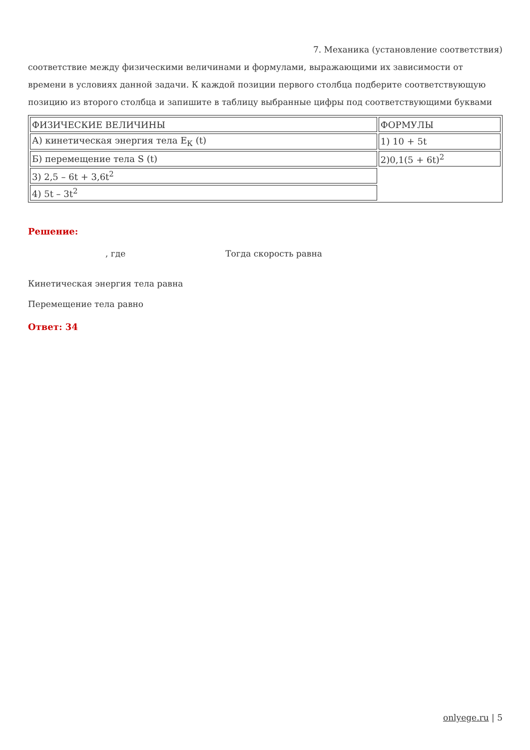7. Механика (установление соответствия)
соответствие между физическими величинами и формулами, выражающими их зависимости от времени в условиях данной задачи. К каждой позиции первого столбца подберите соответствующую позицию из второго столбца и запишите в таблицу выбранные цифры под соответствующими буквами
| ФИЗИЧЕСКИЕ ВЕЛИЧИНЫ | ФОРМУЛЫ |
| А) кинетическая энергия тела E<sub>К</sub> (t) | 1) 10 + 5t |
| Б) перемещение тела S (t) | 2)0,1(5 + 6t)<sup>2</sup> |
| 3) 2,5 – 6t + 3,6t<sup>2</sup> | |
| 4) 5t – 3t<sup>2</sup> | |
Решение:
, где Тогда скорость равна
Кинетическая энергия тела равна
Перемещение тела равно
Ответ: 34
onlyege.ru | 5